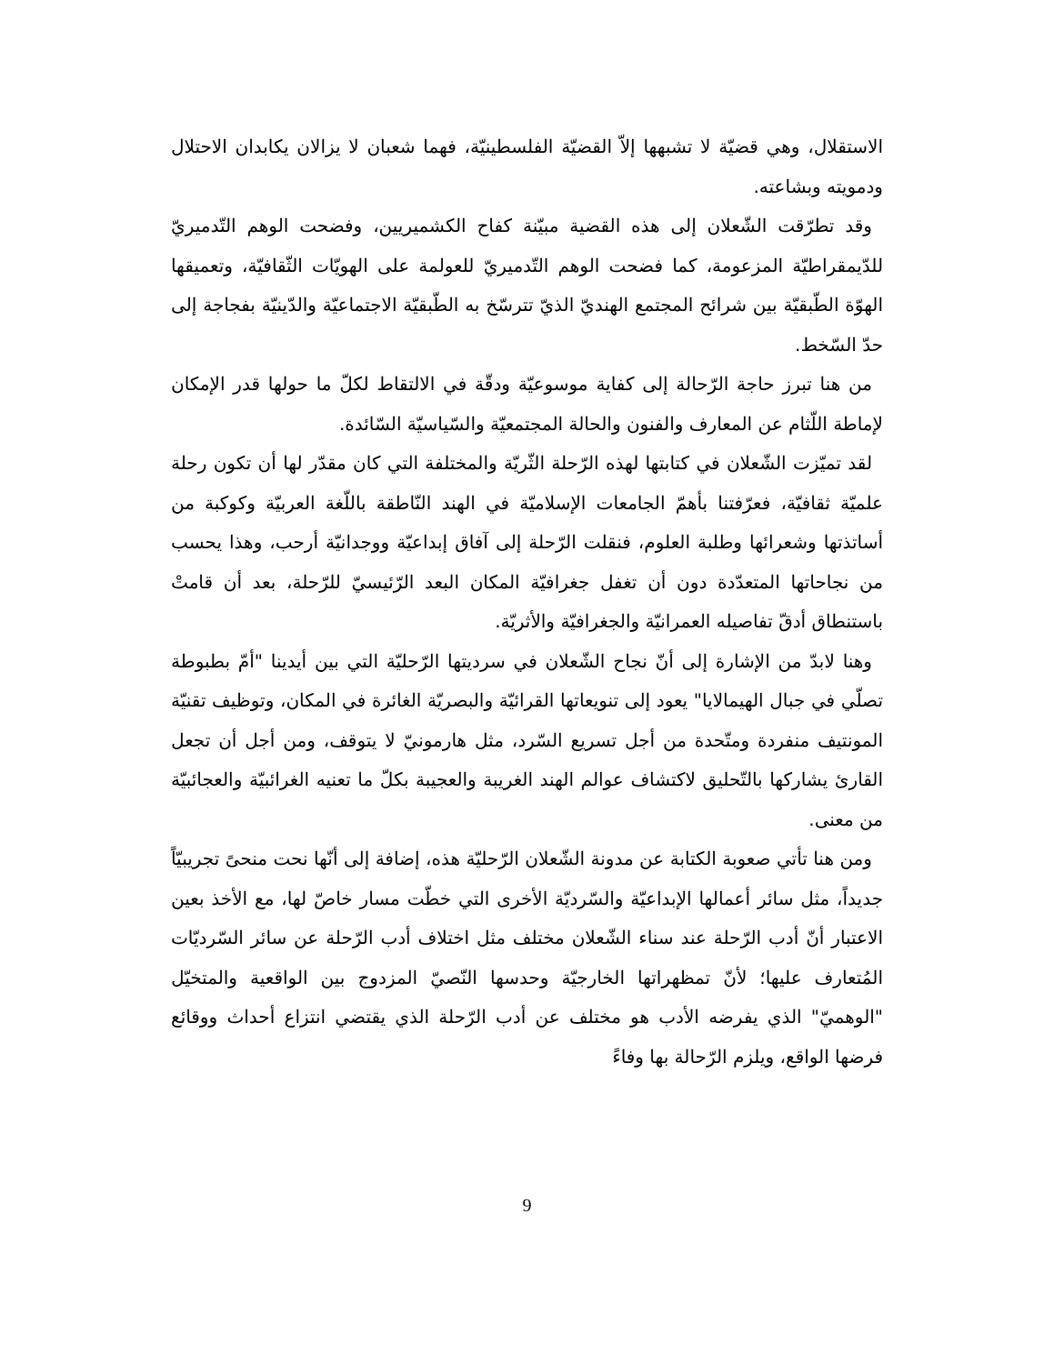الاستقلال، وهي قضيّة لا تشبهها إلاّ القضيّة الفلسطينيّة، فهما شعبان لا يزالان يكابدان الاحتلال ودمويته وبشاعته.
وقد تطرّقت الشّعلان إلى هذه القضية مبيّنة كفاح الكشميريين، وفضحت الوهم التّدميريّ للدّيمقراطيّة المزعومة، كما فضحت الوهم التّدميريّ للعولمة على الهويّات الثّقافيّة، وتعميقها الهوّة الطّبقيّة بين شرائح المجتمع الهنديّ الذيّ تترسّخ به الطّبقيّة الاجتماعيّة والدّينيّة بفجاجة إلى حدّ السّخط.
من هنا تبرز حاجة الرّحالة إلى كفاية موسوعيّة ودقّة في الالتقاط لكلّ ما حولها قدر الإمكان لإماطة اللّثام عن المعارف والفنون والحالة المجتمعيّة والسّياسيّة السّائدة.
لقد تميّزت الشّعلان في كتابتها لهذه الرّحلة الثّريّة والمختلفة التي كان مقدّر لها أن تكون رحلة علميّة ثقافيّة، فعرّفتنا بأهمّ الجامعات الإسلاميّة في الهند النّاطقة باللّغة العربيّة وكوكبة من أساتذتها وشعرائها وطلبة العلوم، فنقلت الرّحلة إلى آفاق إبداعيّة ووجدانيّة أرحب، وهذا يحسب من نجاحاتها المتعدّدة دون أن تغفل جغرافيّة المكان البعد الرّئيسيّ للرّحلة، بعد أن قامتْ باستنطاق أدقّ تفاصيله العمرانيّة والجغرافيّة والأثريّة.
وهنا لابدّ من الإشارة إلى أنّ نجاح الشّعلان في سرديتها الرّحليّة التي بين أيدينا "أمّ بطبوطة تصلّي في جبال الهيمالايا" يعود إلى تنويعاتها القرائيّة والبصريّة الغائرة في المكان، وتوظيف تقنيّة المونتيف منفردة ومتّحدة من أجل تسريع السّرد، مثل هارمونيّ لا يتوقف، ومن أجل أن تجعل القارئ يشاركها بالتّحليق لاكتشاف عوالم الهند الغريبة والعجيبة بكلّ ما تعنيه الغرائبيّة والعجائبيّة من معنى.
ومن هنا تأتي صعوبة الكتابة عن مدونة الشّعلان الرّحليّة هذه، إضافة إلى أنّها نحت منحىً تجريبيّاً جديداً، مثل سائر أعمالها الإبداعيّة والسّرديّة الأخرى التي خطّت مسار خاصّ لها، مع الأخذ بعين الاعتبار أنّ أدب الرّحلة عند سناء الشّعلان مختلف مثل اختلاف أدب الرّحلة عن سائر السّرديّات المُتعارف عليها؛ لأنّ تمظهراتها الخارجيّة وحدسها النّصيّ المزدوج بين الواقعية والمتخيّل "الوهميّ" الذي يفرضه الأدب هو مختلف عن أدب الرّحلة الذي يقتضي انتزاع أحداث ووقائع فرضها الواقع، ويلزم الرّحالة بها وفاءً
9